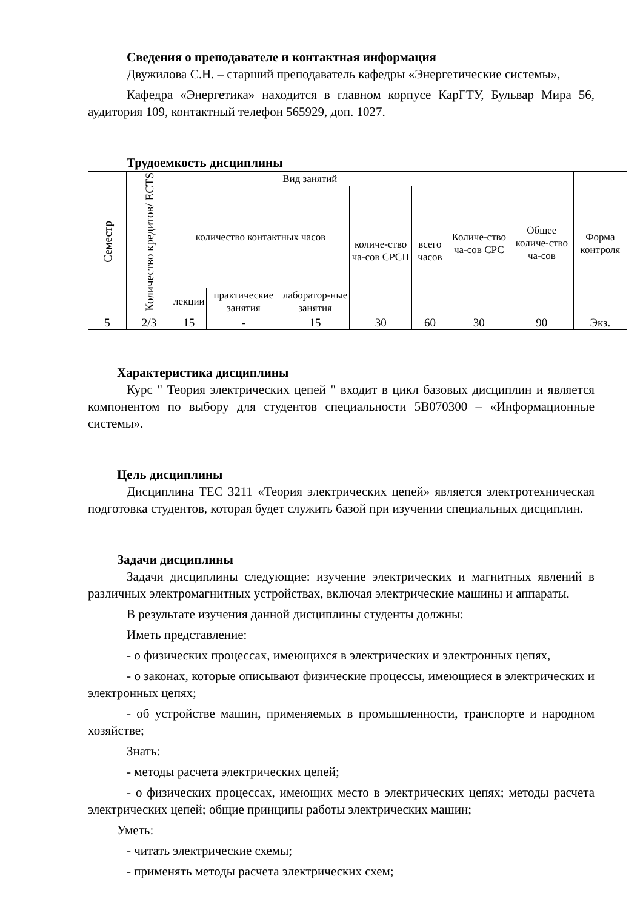Сведения о преподавателе и контактная информация
Двужилова С.Н. – старший преподаватель кафедры «Энергетические системы»,
Кафедра «Энергетика» находится в главном корпусе КарГТУ, Бульвар Мира 56, аудитория 109, контактный телефон 565929, доп. 1027.
Трудоемкость дисциплины
| Семестр | Количество кредитов/ ECTS | Вид занятий | | | | | Количе-ство ча-сов СРС | Общее количе-ство ча-сов | Форма контроля |
| | | количество контактных часов | | | количе-ство ча-сов СРСП | всего часов | | | |
| | | лекции | практические занятия | лаборатор-ные занятия | | | | | |
| 5 | 2/3 | 15 | - | 15 | 30 | 60 | 30 | 90 | Экз. |
Характеристика дисциплины
Курс " Теория электрических цепей " входит в цикл базовых дисциплин и является компонентом по выбору для студентов специальности 5В070300 – «Информационные системы».
Цель дисциплины
Дисциплина ТЕС 3211 «Теория электрических цепей» является электротехническая подготовка студентов, которая будет служить базой при изучении специальных дисциплин.
Задачи дисциплины
Задачи дисциплины следующие: изучение электрических и магнитных явлений в различных электромагнитных устройствах, включая электрические машины и аппараты.
В результате изучения данной дисциплины студенты должны:
Иметь представление:
- о физических процессах, имеющихся в электрических и электронных цепях,
- о законах, которые описывают физические процессы, имеющиеся в электрических и электронных цепях;
- об устройстве машин, применяемых в промышленности, транспорте и народном хозяйстве;
Знать:
- методы расчета электрических цепей;
- о физических процессах, имеющих место в электрических цепях; методы расчета электрических цепей; общие принципы работы электрических машин;
Уметь:
- читать электрические схемы;
- применять методы расчета электрических схем;